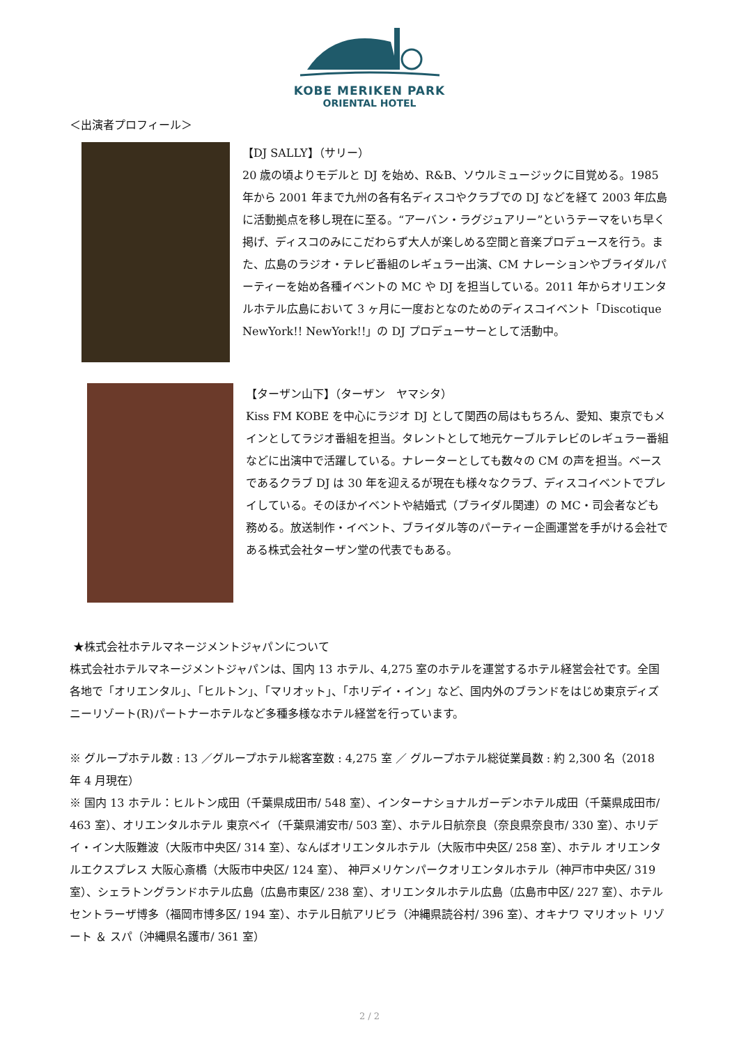KOBE MERIKEN PARK
ORIENTAL HOTEL
＜出演者プロフィール＞
【DJ SALLY】（サリー）
20 歳の頃よりモデルと DJ を始め、R&B、ソウルミュージックに目覚める。1985 年から 2001 年まで九州の各有名ディスコやクラブでの DJ などを経て 2003 年広島に活動拠点を移し現在に至る。“アーバン・ラグジュアリー”というテーマをいち早く掲げ、ディスコのみにこだわらず大人が楽しめる空間と音楽プロデュースを行う。また、広島のラジオ・テレビ番組のレギュラー出演、CM ナレーションやブライダルパーティーを始め各種イベントの MC や DJ を担当している。2011 年からオリエンタルホテル広島において 3 ヶ月に一度おとなのためのディスコイベント「Discotique NewYork!! NewYork!!」の DJ プロデューサーとして活動中。
【ターザン山下】（ターザン　ヤマシタ）
Kiss FM KOBE を中心にラジオ DJ として関西の局はもちろん、愛知、東京でもメインとしてラジオ番組を担当。タレントとして地元ケーブルテレビのレギュラー番組などに出演中で活躍している。ナレーターとしても数々の CM の声を担当。ベースであるクラブ DJ は 30 年を迎えるが現在も様々なクラブ、ディスコイベントでプレイしている。そのほかイベントや結婚式（ブライダル関連）の MC・司会者なども務める。放送制作・イベント、ブライダル等のパーティー企画運営を手がける会社である株式会社ターザン堂の代表でもある。
★株式会社ホテルマネージメントジャパンについて
株式会社ホテルマネージメントジャパンは、国内 13 ホテル、4,275 室のホテルを運営するホテル経営会社です。全国各地で「オリエンタル」、「ヒルトン」、「マリオット」、「ホリデイ・イン」など、国内外のブランドをはじめ東京ディズニーリゾート(R)パートナーホテルなど多種多様なホテル経営を行っています。
※ グループホテル数 : 13 ／グループホテル総客室数 : 4,275 室 ／ グループホテル総従業員数 : 約 2,300 名（2018 年 4 月現在）
※ 国内 13 ホテル：ヒルトン成田（千葉県成田市/ 548 室）、インターナショナルガーデンホテル成田（千葉県成田市/ 463 室）、オリエンタルホテル 東京ベイ（千葉県浦安市/ 503 室）、ホテル日航奈良（奈良県奈良市/ 330 室）、ホリデイ・イン大阪難波（大阪市中央区/ 314 室）、なんばオリエンタルホテル（大阪市中央区/ 258 室）、ホテル オリエンタルエクスプレス 大阪心斎橋（大阪市中央区/ 124 室）、 神戸メリケンパークオリエンタルホテル（神戸市中央区/ 319 室）、シェラトングランドホテル広島（広島市東区/ 238 室）、オリエンタルホテル広島（広島市中区/ 227 室）、ホテルセントラーザ博多（福岡市博多区/ 194 室）、ホテル日航アリビラ（沖縄県読谷村/ 396 室）、オキナワ マリオット リゾート ＆ スパ（沖縄県名護市/ 361 室）
2 / 2